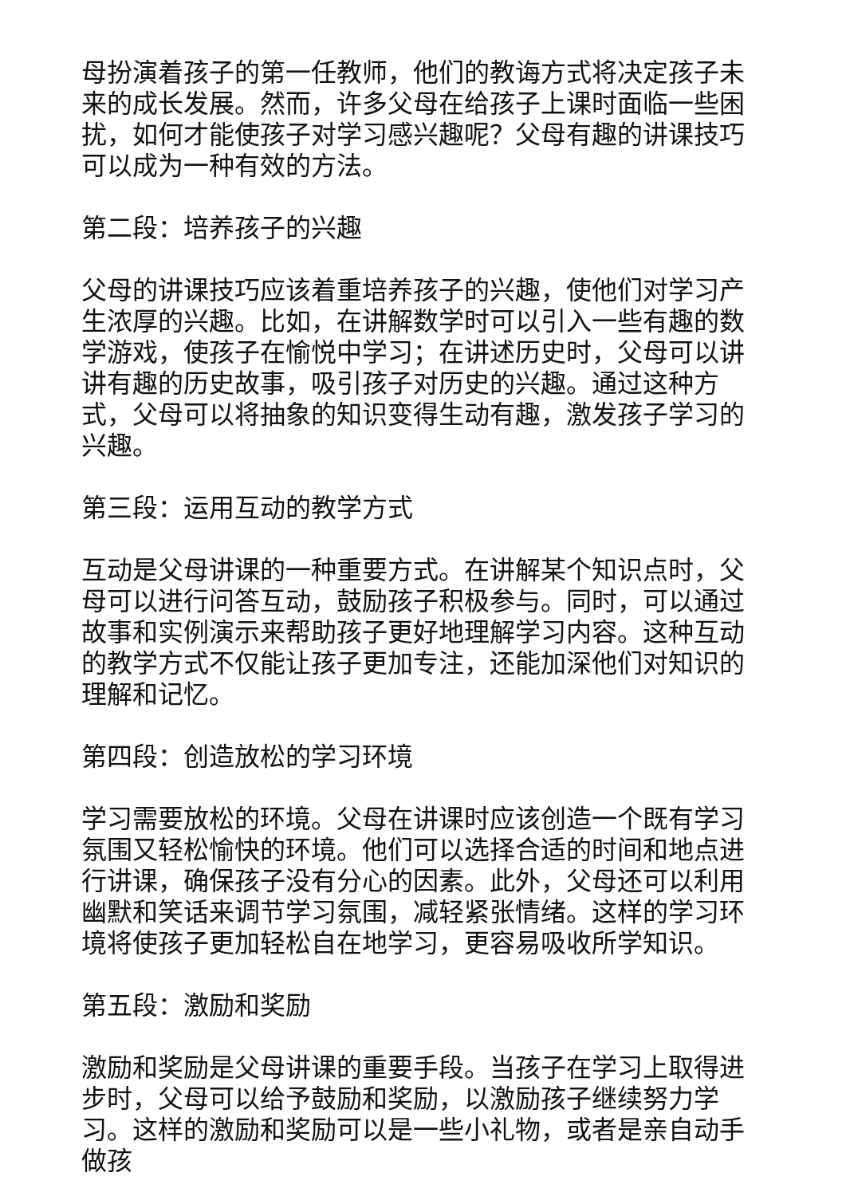母扮演着孩子的第一任教师，他们的教诲方式将决定孩子未来的成长发展。然而，许多父母在给孩子上课时面临一些困扰，如何才能使孩子对学习感兴趣呢？父母有趣的讲课技巧可以成为一种有效的方法。
第二段：培养孩子的兴趣
父母的讲课技巧应该着重培养孩子的兴趣，使他们对学习产生浓厚的兴趣。比如，在讲解数学时可以引入一些有趣的数学游戏，使孩子在愉悦中学习；在讲述历史时，父母可以讲讲有趣的历史故事，吸引孩子对历史的兴趣。通过这种方式，父母可以将抽象的知识变得生动有趣，激发孩子学习的兴趣。
第三段：运用互动的教学方式
互动是父母讲课的一种重要方式。在讲解某个知识点时，父母可以进行问答互动，鼓励孩子积极参与。同时，可以通过故事和实例演示来帮助孩子更好地理解学习内容。这种互动的教学方式不仅能让孩子更加专注，还能加深他们对知识的理解和记忆。
第四段：创造放松的学习环境
学习需要放松的环境。父母在讲课时应该创造一个既有学习氛围又轻松愉快的环境。他们可以选择合适的时间和地点进行讲课，确保孩子没有分心的因素。此外，父母还可以利用幽默和笑话来调节学习氛围，减轻紧张情绪。这样的学习环境将使孩子更加轻松自在地学习，更容易吸收所学知识。
第五段：激励和奖励
激励和奖励是父母讲课的重要手段。当孩子在学习上取得进步时，父母可以给予鼓励和奖励，以激励孩子继续努力学习。这样的激励和奖励可以是一些小礼物，或者是亲自动手做孩